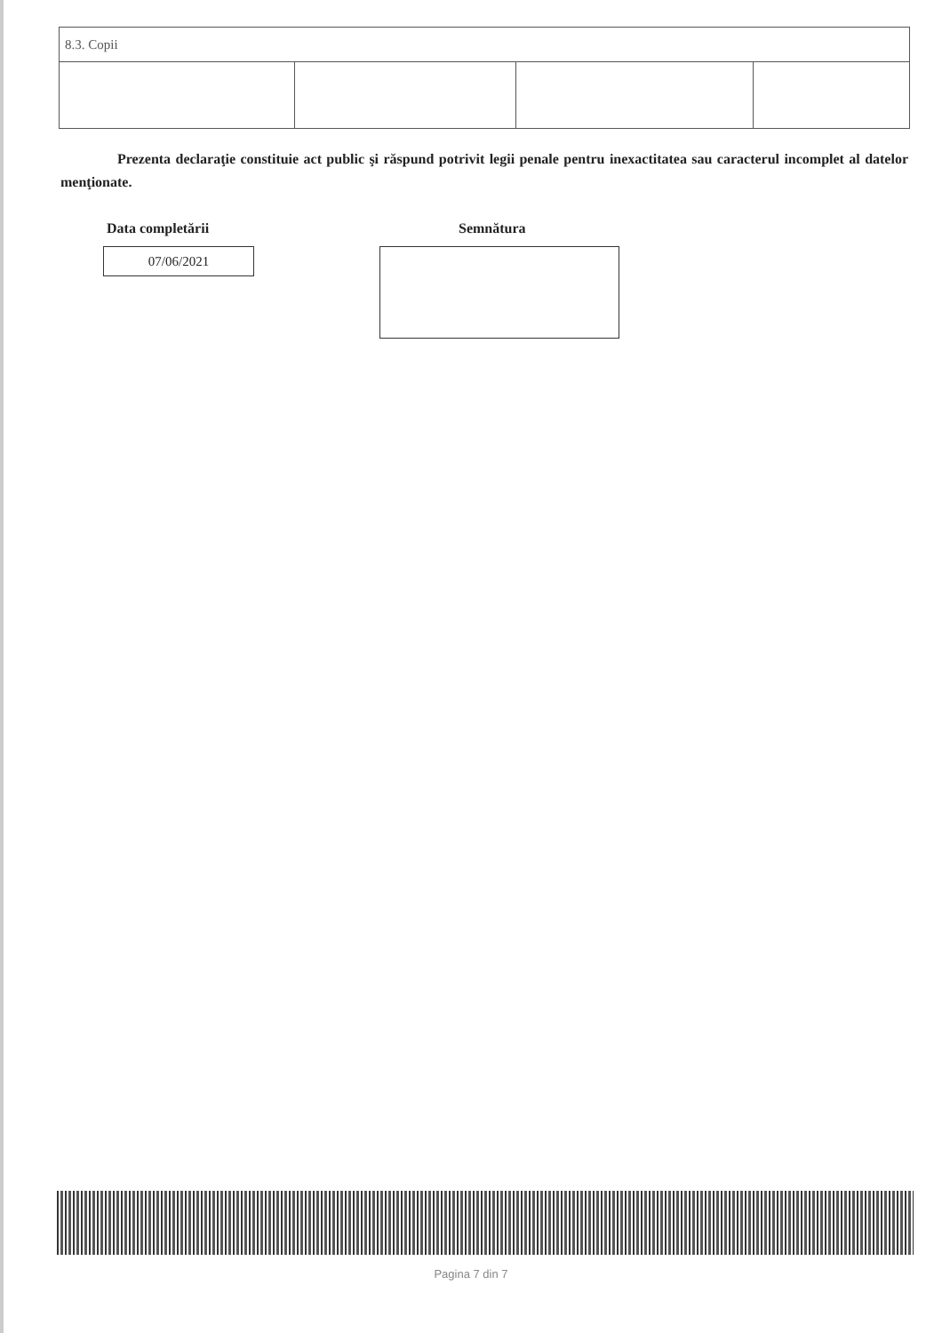| 8.3. Copii | | | |
Prezenta declaraţie constituie act public şi răspund potrivit legii penale pentru inexactitatea sau caracterul incomplet al datelor menţionate.
Data completării
07/06/2021
Semnătura
Pagina 7 din 7